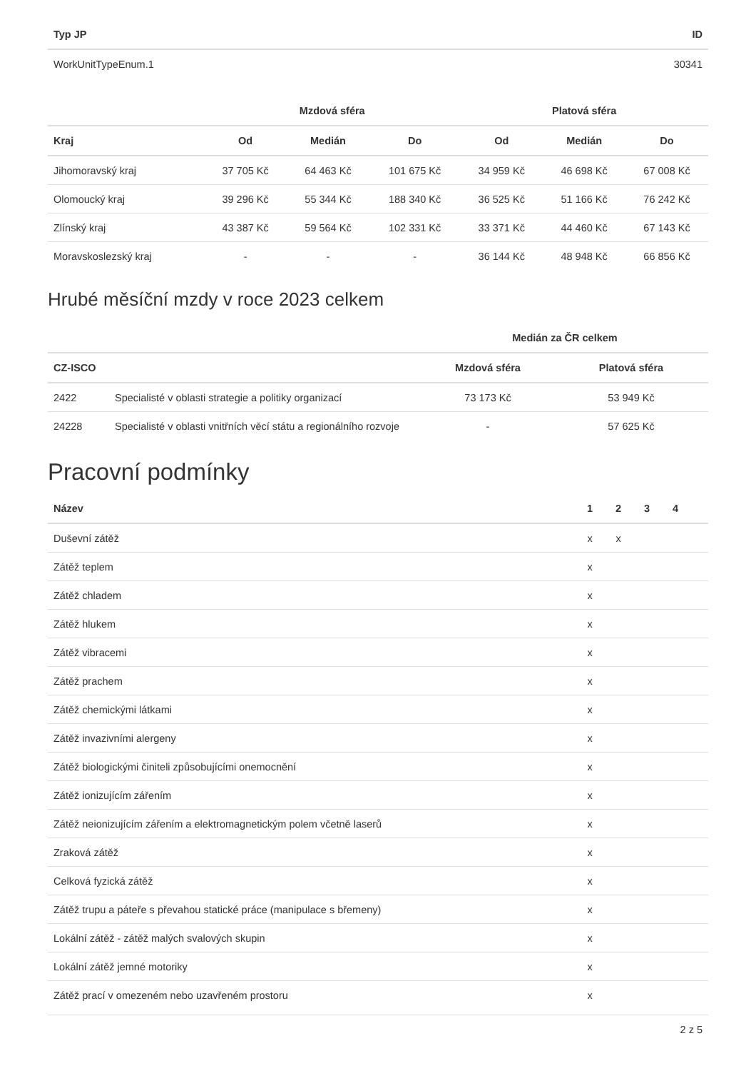| Typ JP | ID |
| --- | --- |
| WorkUnitTypeEnum.1 | 30341 |
| | Mzdová sféra | | | Platová sféra | | |
| --- | --- | --- | --- | --- | --- | --- |
| Kraj | Od | Medián | Do | Od | Medián | Do |
| Jihomoravský kraj | 37 705 Kč | 64 463 Kč | 101 675 Kč | 34 959 Kč | 46 698 Kč | 67 008 Kč |
| Olomoucký kraj | 39 296 Kč | 55 344 Kč | 188 340 Kč | 36 525 Kč | 51 166 Kč | 76 242 Kč |
| Zlínský kraj | 43 387 Kč | 59 564 Kč | 102 331 Kč | 33 371 Kč | 44 460 Kč | 67 143 Kč |
| Moravskoslezský kraj | - | - | - | 36 144 Kč | 48 948 Kč | 66 856 Kč |
Hrubé měsíční mzdy v roce 2023 celkem
| | | Medián za ČR celkem | |
| --- | --- | --- | --- |
| CZ-ISCO | | Mzdová sféra | Platová sféra |
| 2422 | Specialisté v oblasti strategie a politiky organizací | 73 173 Kč | 53 949 Kč |
| 24228 | Specialisté v oblasti vnitřních věcí státu a regionálního rozvoje | - | 57 625 Kč |
Pracovní podmínky
| Název | 1 | 2 | 3 | 4 | |
| --- | --- | --- | --- | --- | --- |
| Duševní zátěž | x | x | | | |
| Zátěž teplem | x | | | | |
| Zátěž chladem | x | | | | |
| Zátěž hlukem | x | | | | |
| Zátěž vibracemi | x | | | | |
| Zátěž prachem | x | | | | |
| Zátěž chemickými látkami | x | | | | |
| Zátěž invazivními alergeny | x | | | | |
| Zátěž biologickými činiteli způsobujícími onemocnění | x | | | | |
| Zátěž ionizujícím zářením | x | | | | |
| Zátěž neionizujícím zářením a elektromagnetickým polem včetně laserů | x | | | | |
| Zraková zátěž | x | | | | |
| Celková fyzická zátěž | x | | | | |
| Zátěž trupu a páteře s převahou statické práce (manipulace s břemeny) | x | | | | |
| Lokální zátěž - zátěž malých svalových skupin | x | | | | |
| Lokální zátěž jemné motoriky | x | | | | |
| Zátěž prací v omezeném nebo uzavřeném prostoru | x | | | | |
2 z 5